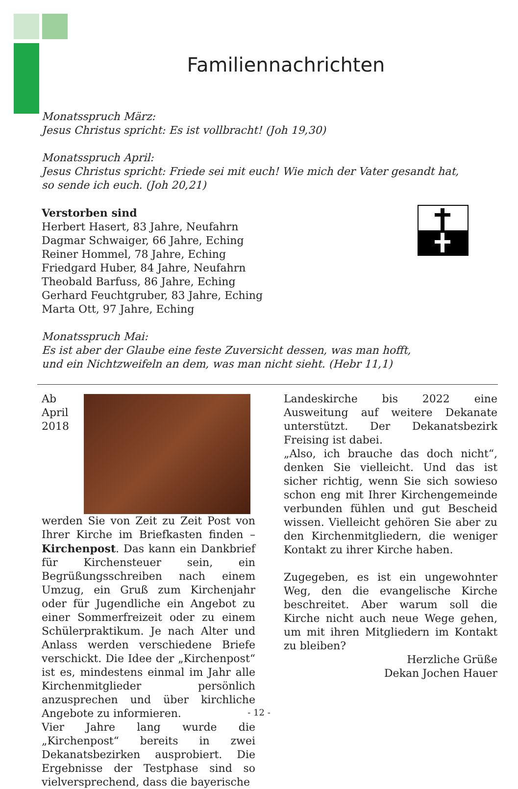Familiennachrichten
Monatsspruch März:
Jesus Christus spricht: Es ist vollbracht! (Joh 19,30)
Monatsspruch April:
Jesus Christus spricht: Friede sei mit euch! Wie mich der Vater gesandt hat,
so sende ich euch. (Joh 20,21)
Verstorben sind
Herbert Hasert, 83 Jahre, Neufahrn
Dagmar Schwaiger, 66 Jahre, Eching
Reiner Hommel, 78 Jahre, Eching
Friedgard Huber, 84 Jahre, Neufahrn
Theobald Barfuss, 86 Jahre, Eching
Gerhard Feuchtgruber, 83 Jahre, Eching
Marta Ott, 97 Jahre, Eching
Monatsspruch Mai:
Es ist aber der Glaube eine feste Zuversicht dessen, was man hofft,
und ein Nichtzweifeln an dem, was man nicht sieht. (Hebr 11,1)
Ab April 2018 werden Sie von Zeit zu Zeit Post von Ihrer Kirche im Briefkasten finden – Kirchenpost. Das kann ein Dankbrief für Kirchensteuer sein, ein Begrüßungsschreiben nach einem Umzug, ein Gruß zum Kirchenjahr oder für Jugendliche ein Angebot zu einer Sommerfreizeit oder zu einem Schülerpraktikum. Je nach Alter und Anlass werden verschiedene Briefe verschickt. Die Idee der „Kirchenpost“ ist es, mindestens einmal im Jahr alle Kirchenmitglieder persönlich anzusprechen und über kirchliche Angebote zu informieren.
Vier Jahre lang wurde die „Kirchenpost“ bereits in zwei Dekanatsbezirken ausprobiert. Die Ergebnisse der Testphase sind so vielversprechend, dass die bayerische
Landeskirche bis 2022 eine Ausweitung auf weitere Dekanate unterstützt. Der Dekanatsbezirk Freising ist dabei.
„Also, ich brauche das doch nicht“, denken Sie vielleicht. Und das ist sicher richtig, wenn Sie sich sowieso schon eng mit Ihrer Kirchengemeinde verbunden fühlen und gut Bescheid wissen. Vielleicht gehören Sie aber zu den Kirchenmitgliedern, die weniger Kontakt zu ihrer Kirche haben.
Zugegeben, es ist ein ungewohnter Weg, den die evangelische Kirche beschreitet. Aber warum soll die Kirche nicht auch neue Wege gehen, um mit ihren Mitgliedern im Kontakt zu bleiben?
Herzliche Grüße
Dekan Jochen Hauer
- 12 -